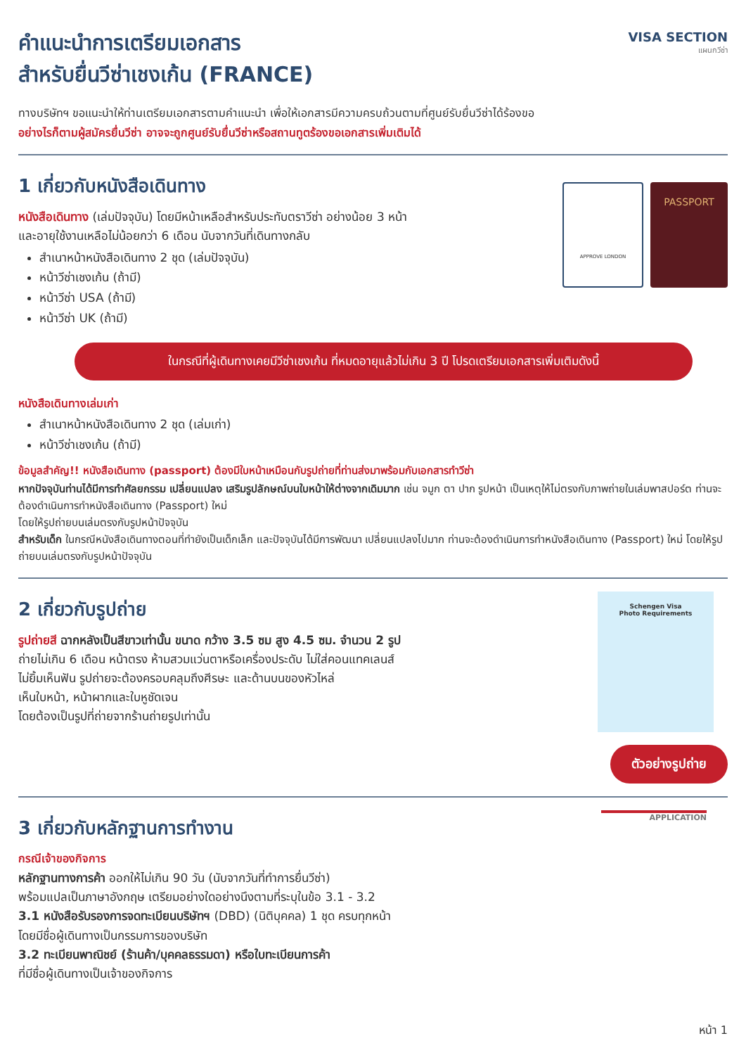คำแนะนำการเตรียมเอกสาร
สำหรับยื่นวีซ่าเชงเก้น (FRANCE)
VISA SECTION
แผนกวีซ่า
ทางบริษัทฯ ขอแนะนำให้ท่านเตรียมเอกสารตามคำแนะนำ เพื่อให้เอกสารมีความครบถ้วนตามที่ศูนย์รับยื่นวีซ่าได้ร้องขอ
อย่างไรก็ตามผู้สมัครยื่นวีซ่า อาจจะถูกศูนย์รับยื่นวีซ่าหรือสถานทูตร้องขอเอกสารเพิ่มเติมได้
1 เกี่ยวกับหนังสือเดินทาง
หนังสือเดินทาง (เล่มปัจจุบัน) โดยมีหน้าเหลือสำหรับประทับตราวีซ่า อย่างน้อย 3 หน้า
และอายุใช้งานเหลือไม่น้อยกว่า 6 เดือน นับจากวันที่เดินทางกลับ
สำเนาหน้าหนังสือเดินทาง 2 ชุด (เล่มปัจจุบัน)
หน้าวีซ่าเชงเก้น (ถ้ามี)
หน้าวีซ่า USA (ถ้ามี)
หน้าวีซ่า UK (ถ้ามี)
APPROVE LONDON
PASSPORT
ในกรณีที่ผู้เดินทางเคยมีวีซ่าเชงเก้น ที่หมดอายุแล้วไม่เกิน 3 ปี โปรดเตรียมเอกสารเพิ่มเติมดังนี้
หนังสือเดินทางเล่มเก่า
สำเนาหน้าหนังสือเดินทาง 2 ชุด (เล่มเก่า)
หน้าวีซ่าเชงเก้น (ถ้ามี)
ข้อมูลสำคัญ!! หนังสือเดินทาง (passport) ต้องมีใบหน้าเหมือนกับรูปถ่ายที่ท่านส่งมาพร้อมกับเอกสารทำวีซ่า
หากปัจจุบันท่านได้มีการทำศัลยกรรม เปลี่ยนแปลง เสริมรูปลักษณ์บนใบหน้าให้ต่างจากเดิมมาก เช่น จมูก ตา ปาก รูปหน้า เป็นเหตุให้ไม่ตรงกับภาพถ่ายในเล่มพาสปอร์ต ท่านจะต้องดำเนินการทำหนังสือเดินทาง (Passport) ใหม่
โดยให้รูปถ่ายบนเล่มตรงกับรูปหน้าปัจจุบัน
สำหรับเด็ก ในกรณีหนังสือเดินทางตอนที่ทำยังเป็นเด็กเล็ก และปัจจุบันได้มีการพัฒนา เปลี่ยนแปลงไปมาก ท่านจะต้องดำเนินการทำหนังสือเดินทาง (Passport) ใหม่ โดยให้รูปถ่ายบนเล่มตรงกับรูปหน้าปัจจุบัน
2 เกี่ยวกับรูปถ่าย
รูปถ่ายสี ฉากหลังเป็นสีขาวเท่านั้น ขนาด กว้าง 3.5 ซม สูง 4.5 ซม. จำนวน 2 รูป
ถ่ายไม่เกิน 6 เดือน หน้าตรง ห้ามสวมแว่นตาหรือเครื่องประดับ ไม่ใส่คอนแทคเลนส์
ไม่ยิ้มเห็นฟัน รูปถ่ายจะต้องครอบคลุมถึงศีรษะ และด้านบนของหัวไหล่
เห็นใบหน้า, หน้าผากและใบหูชัดเจน
โดยต้องเป็นรูปที่ถ่ายจากร้านถ่ายรูปเท่านั้น
Schengen Visa
Photo Requirements
ตัวอย่างรูปถ่าย
3 เกี่ยวกับหลักฐานการทำงาน
กรณีเจ้าของกิจการ
หลักฐานทางการค้า ออกให้ไม่เกิน 90 วัน (นับจากวันที่ทำการยื่นวีซ่า)
พร้อมแปลเป็นภาษาอังกฤษ เตรียมอย่างใดอย่างนึงตามที่ระบุในข้อ 3.1 - 3.2
3.1 หนังสือรับรองการจดทะเบียนบริษัทฯ (DBD) (นิติบุคคล) 1 ชุด ครบทุกหน้า
โดยมีชื่อผู้เดินทางเป็นกรรมการของบริษัท
3.2 ทะเบียนพาณิชย์ (ร้านค้า/บุคคลธรรมดา) หรือใบทะเบียนการค้า
ที่มีชื่อผู้เดินทางเป็นเจ้าของกิจการ
APPLICATION
หน้า 1